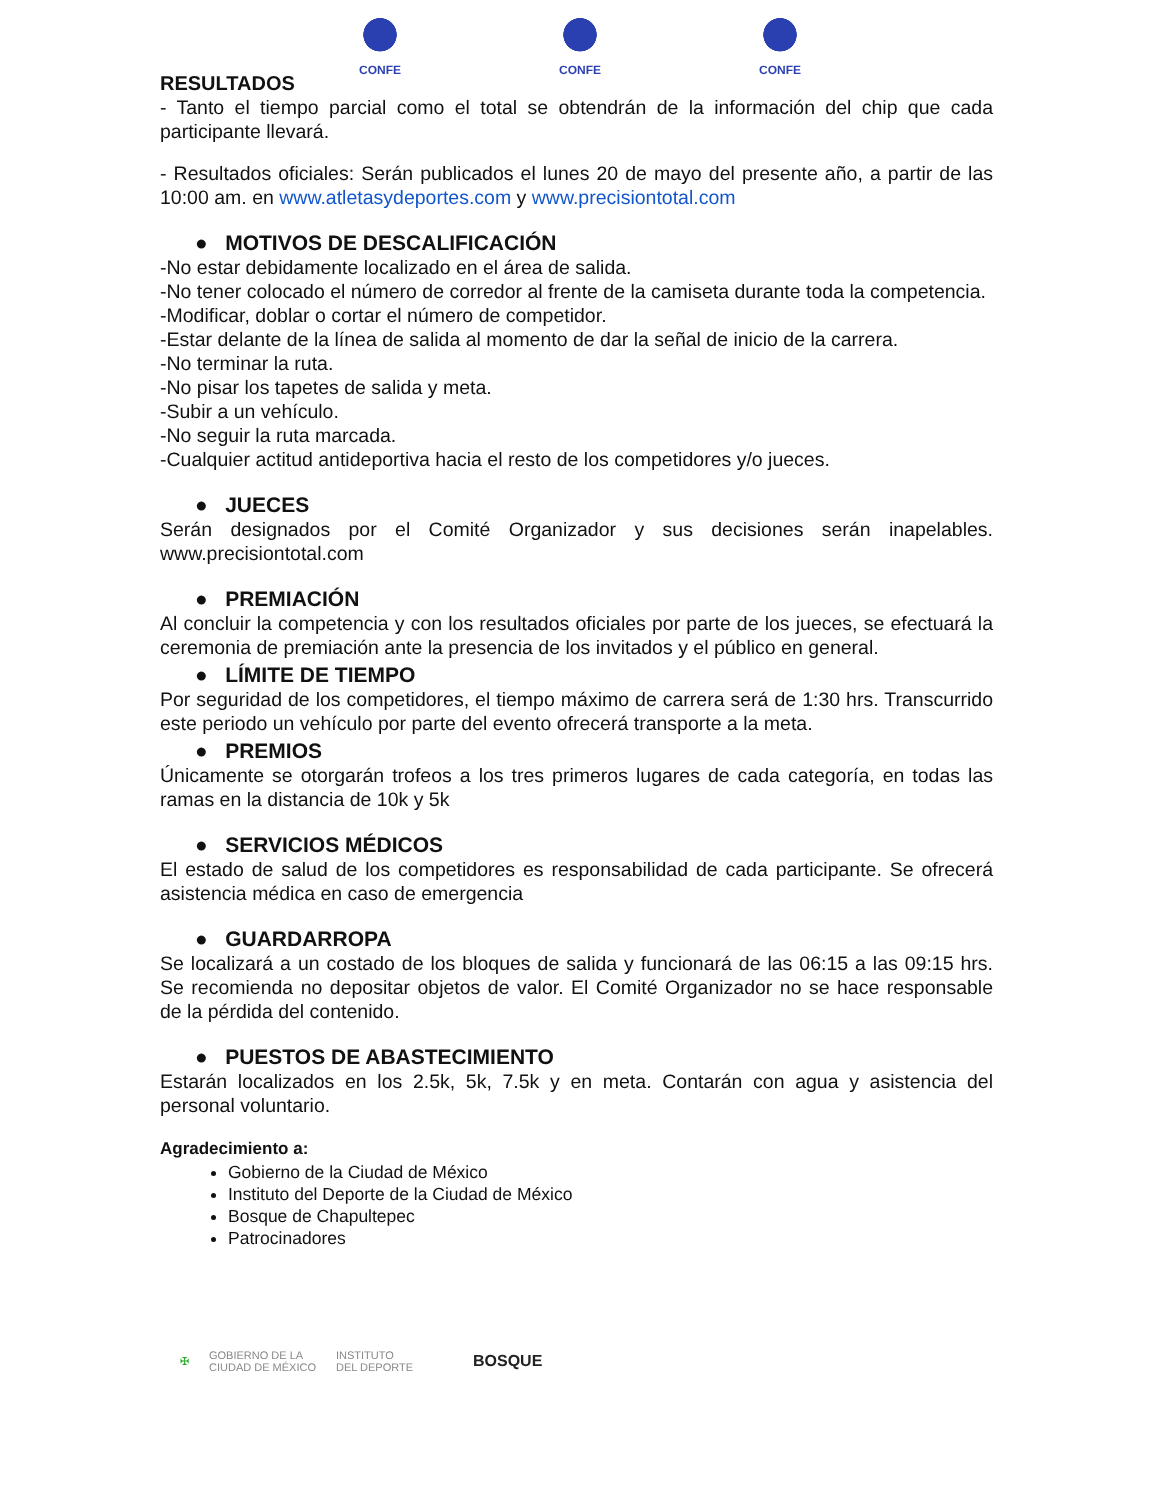CONFE CONFE CONFE
RESULTADOS
- Tanto el tiempo parcial como el total se obtendrán de la información del chip que cada participante llevará.
- Resultados oficiales: Serán publicados el lunes 20 de mayo del presente año, a partir de las 10:00 am. en www.atletasydeportes.com y www.precisiontotal.com
● MOTIVOS DE DESCALIFICACIÓN
-No estar debidamente localizado en el área de salida.
-No tener colocado el número de corredor al frente de la camiseta durante toda la competencia.
-Modificar, doblar o cortar el número de competidor.
-Estar delante de la línea de salida al momento de dar la señal de inicio de la carrera.
-No terminar la ruta.
-No pisar los tapetes de salida y meta.
-Subir a un vehículo.
-No seguir la ruta marcada.
-Cualquier actitud antideportiva hacia el resto de los competidores y/o jueces.
● JUECES
Serán designados por el Comité Organizador y sus decisiones serán inapelables. www.precisiontotal.com
● PREMIACIÓN
Al concluir la competencia y con los resultados oficiales por parte de los jueces, se efectuará la ceremonia de premiación ante la presencia de los invitados y el público en general.
● LÍMITE DE TIEMPO
Por seguridad de los competidores, el tiempo máximo de carrera será de 1:30 hrs. Transcurrido este periodo un vehículo por parte del evento ofrecerá transporte a la meta.
● PREMIOS
Únicamente se otorgarán trofeos a los tres primeros lugares de cada categoría, en todas las ramas en la distancia de 10k y 5k
● SERVICIOS MÉDICOS
El estado de salud de los competidores es responsabilidad de cada participante. Se ofrecerá asistencia médica en caso de emergencia
● GUARDARROPA
Se localizará a un costado de los bloques de salida y funcionará de las 06:15 a las 09:15 hrs. Se recomienda no depositar objetos de valor. El Comité Organizador no se hace responsable de la pérdida del contenido.
● PUESTOS DE ABASTECIMIENTO
Estarán localizados en los 2.5k, 5k, 7.5k y en meta. Contarán con agua y asistencia del personal voluntario.
Agradecimiento a:
Gobierno de la Ciudad de México
Instituto del Deporte de la Ciudad de México
Bosque de Chapultepec
Patrocinadores
✠ GOBIERNO DE LA
CIUDAD DE MÉXICO INSTITUTO
DEL DEPORTE BOSQUE